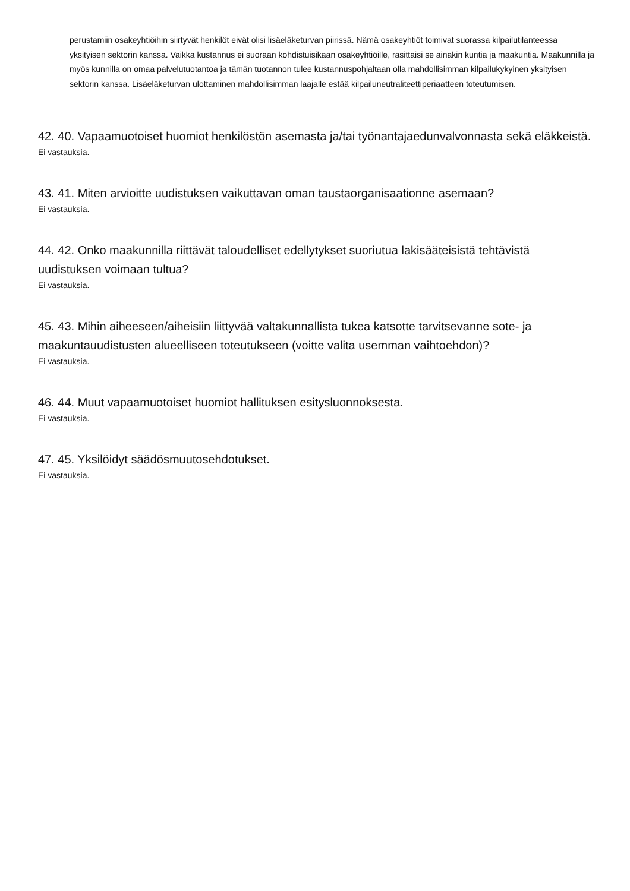perustamiin osakeyhtiöihin siirtyvät henkilöt eivät olisi lisäeläketurvan piirissä. Nämä osakeyhtiöt toimivat suorassa kilpailutilanteessa yksityisen sektorin kanssa. Vaikka kustannus ei suoraan kohdistuisikaan osakeyhtiöille, rasittaisi se ainakin kuntia ja maakuntia. Maakunnilla ja myös kunnilla on omaa palvelutuotantoa ja tämän tuotannon tulee kustannuspohjaltaan olla mahdollisimman kilpailukykyinen yksityisen sektorin kanssa. Lisäeläketurvan ulottaminen mahdollisimman laajalle estää kilpailuneutraliteettiperiaatteen toteutumisen.
42. 40. Vapaamuotoiset huomiot henkilöstön asemasta ja/tai työnantajaedunvalvonnasta sekä eläkkeistä.
Ei vastauksia.
43. 41. Miten arvioitte uudistuksen vaikuttavan oman taustaorganisaationne asemaan?
Ei vastauksia.
44. 42. Onko maakunnilla riittävät taloudelliset edellytykset suoriutua lakisääteisistä tehtävistä uudistuksen voimaan tultua?
Ei vastauksia.
45. 43. Mihin aiheeseen/aiheisiin liittyvää valtakunnallista tukea katsotte tarvitsevanne sote- ja maakuntauudistusten alueelliseen toteutukseen (voitte valita usemman vaihtoehdon)?
Ei vastauksia.
46. 44. Muut vapaamuotoiset huomiot hallituksen esitysluonnoksesta.
Ei vastauksia.
47. 45. Yksilöidyt säädösmuutosehdotukset.
Ei vastauksia.